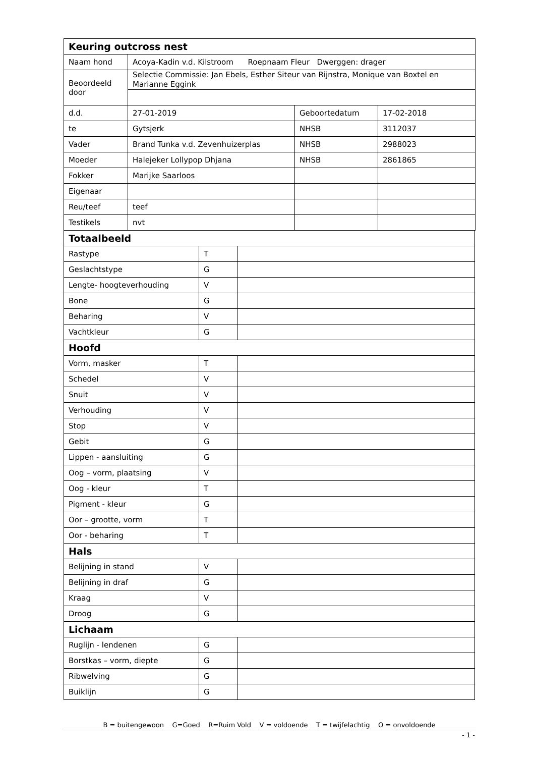| Keuring outcross nest | | | |
| Naam hond | Acoya-Kadin v.d. Kilstroom Roepnaam Fleur Dwerggen: drager | | |
| Beoordeeld door | Selectie Commissie: Jan Ebels, Esther Siteur van Rijnstra, Monique van Boxtel en Marianne Eggink | | |
| d.d. | 27-01-2019 | Geboortedatum | 17-02-2018 |
| te | Gytsjerk | NHSB | 3112037 |
| Vader | Brand Tunka v.d. Zevenhuizerplas | NHSB | 2988023 |
| Moeder | Halejeker Lollypop Dhjana | NHSB | 2861865 |
| Fokker | Marijke Saarloos | | |
| Eigenaar | | | |
| Reu/teef | teef | | |
| Testikels | nvt | | |
| Totaalbeeld | | |
| Rastype | T | |
| Geslachtstype | G | |
| Lengte- hoogteverhouding | V | |
| Bone | G | |
| Beharing | V | |
| Vachtkleur | G | |
| Hoofd | | |
| Vorm, masker | T | |
| Schedel | V | |
| Snuit | V | |
| Verhouding | V | |
| Stop | V | |
| Gebit | G | |
| Lippen - aansluiting | G | |
| Oog – vorm, plaatsing | V | |
| Oog - kleur | T | |
| Pigment - kleur | G | |
| Oor – grootte, vorm | T | |
| Oor - beharing | T | |
| Hals | | |
| Belijning in stand | V | |
| Belijning in draf | G | |
| Kraag | V | |
| Droog | G | |
| Lichaam | | |
| Ruglijn - lendenen | G | |
| Borstkas – vorm, diepte | G | |
| Ribwelving | G | |
| Buiklijn | G | |
B = buitengewoon G=Goed R=Ruim Vold V = voldoende T = twijfelachtig O = onvoldoende
- 1 -